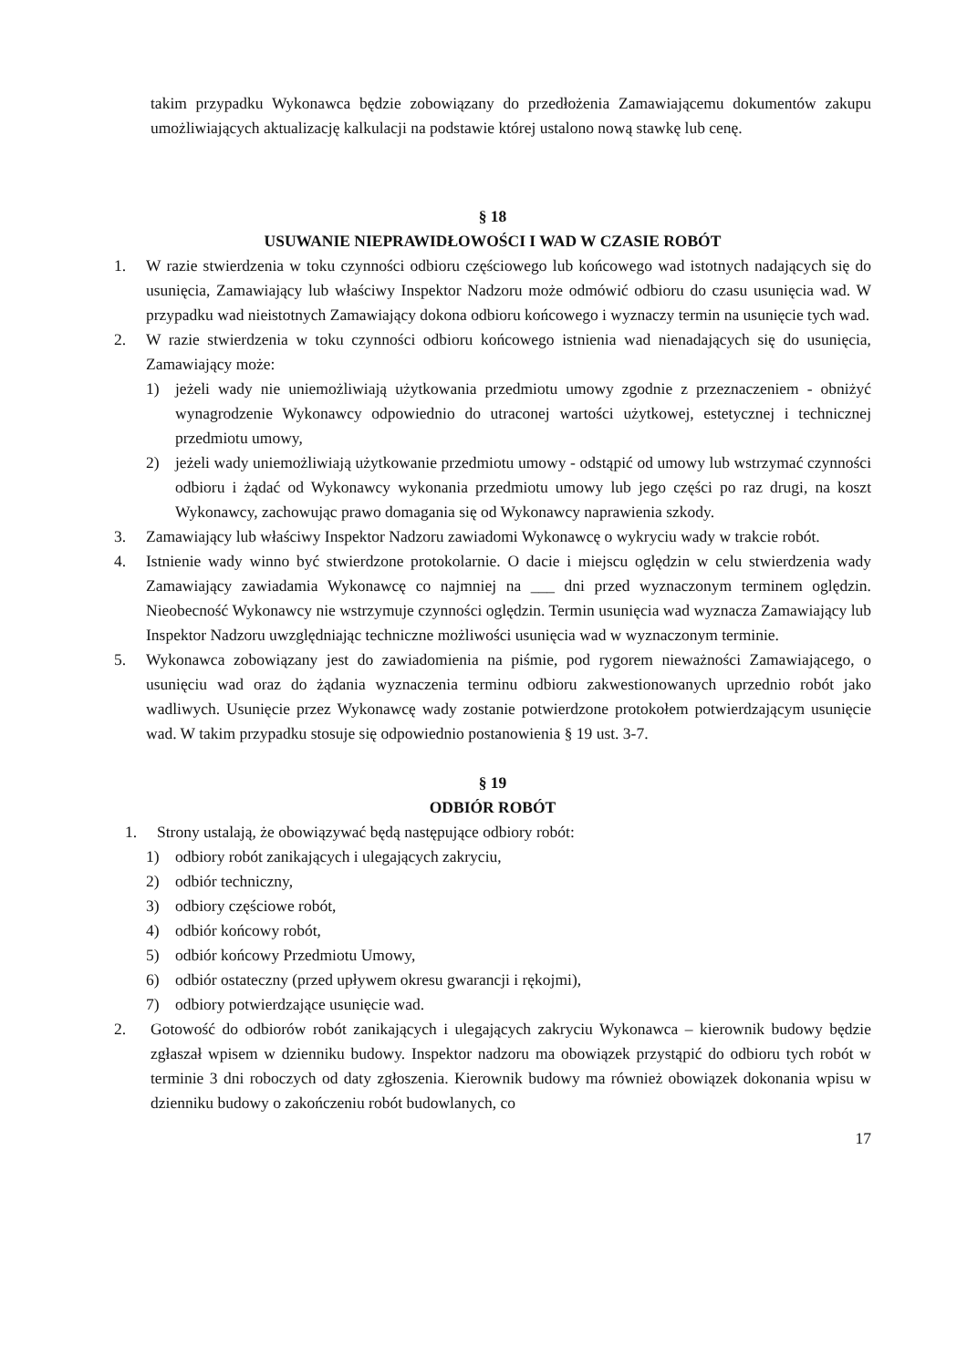takim przypadku Wykonawca będzie zobowiązany do przedłożenia Zamawiającemu dokumentów zakupu umożliwiających aktualizację kalkulacji na podstawie której ustalono nową stawkę lub cenę.
§ 18
USUWANIE NIEPRAWIDŁOWOŚCI I WAD W CZASIE ROBÓT
1. W razie stwierdzenia w toku czynności odbioru częściowego lub końcowego wad istotnych nadających się do usunięcia, Zamawiający lub właściwy Inspektor Nadzoru może odmówić odbioru do czasu usunięcia wad. W przypadku wad nieistotnych Zamawiający dokona odbioru końcowego i wyznaczy termin na usunięcie tych wad.
2. W razie stwierdzenia w toku czynności odbioru końcowego istnienia wad nienadających się do usunięcia, Zamawiający może:
1) jeżeli wady nie uniemożliwiają użytkowania przedmiotu umowy zgodnie z przeznaczeniem - obniżyć wynagrodzenie Wykonawcy odpowiednio do utraconej wartości użytkowej, estetycznej i technicznej przedmiotu umowy,
2) jeżeli wady uniemożliwiają użytkowanie przedmiotu umowy - odstąpić od umowy lub wstrzymać czynności odbioru i żądać od Wykonawcy wykonania przedmiotu umowy lub jego części po raz drugi, na koszt Wykonawcy, zachowując prawo domagania się od Wykonawcy naprawienia szkody.
3. Zamawiający lub właściwy Inspektor Nadzoru zawiadomi Wykonawcę o wykryciu wady w trakcie robót.
4. Istnienie wady winno być stwierdzone protokolarnie. O dacie i miejscu oględzin w celu stwierdzenia wady Zamawiający zawiadamia Wykonawcę co najmniej na ___ dni przed wyznaczonym terminem oględzin. Nieobecność Wykonawcy nie wstrzymuje czynności oględzin. Termin usunięcia wad wyznacza Zamawiający lub Inspektor Nadzoru uwzględniając techniczne możliwości usunięcia wad w wyznaczonym terminie.
5. Wykonawca zobowiązany jest do zawiadomienia na piśmie, pod rygorem nieważności Zamawiającego, o usunięciu wad oraz do żądania wyznaczenia terminu odbioru zakwestionowanych uprzednio robót jako wadliwych. Usunięcie przez Wykonawcę wady zostanie potwierdzone protokołem potwierdzającym usunięcie wad. W takim przypadku stosuje się odpowiednio postanowienia § 19 ust. 3-7.
§ 19
ODBIÓR ROBÓT
1. Strony ustalają, że obowiązywać będą następujące odbiory robót:
1) odbiory robót zanikających i ulegających zakryciu,
2) odbiór techniczny,
3) odbiory częściowe robót,
4) odbiór końcowy robót,
5) odbiór końcowy Przedmiotu Umowy,
6) odbiór ostateczny (przed upływem okresu gwarancji i rękojmi),
7) odbiory potwierdzające usunięcie wad.
2. Gotowość do odbiorów robót zanikających i ulegających zakryciu Wykonawca – kierownik budowy będzie zgłaszał wpisem w dzienniku budowy. Inspektor nadzoru ma obowiązek przystąpić do odbioru tych robót w terminie 3 dni roboczych od daty zgłoszenia. Kierownik budowy ma również obowiązek dokonania wpisu w dzienniku budowy o zakończeniu robót budowlanych, co
17